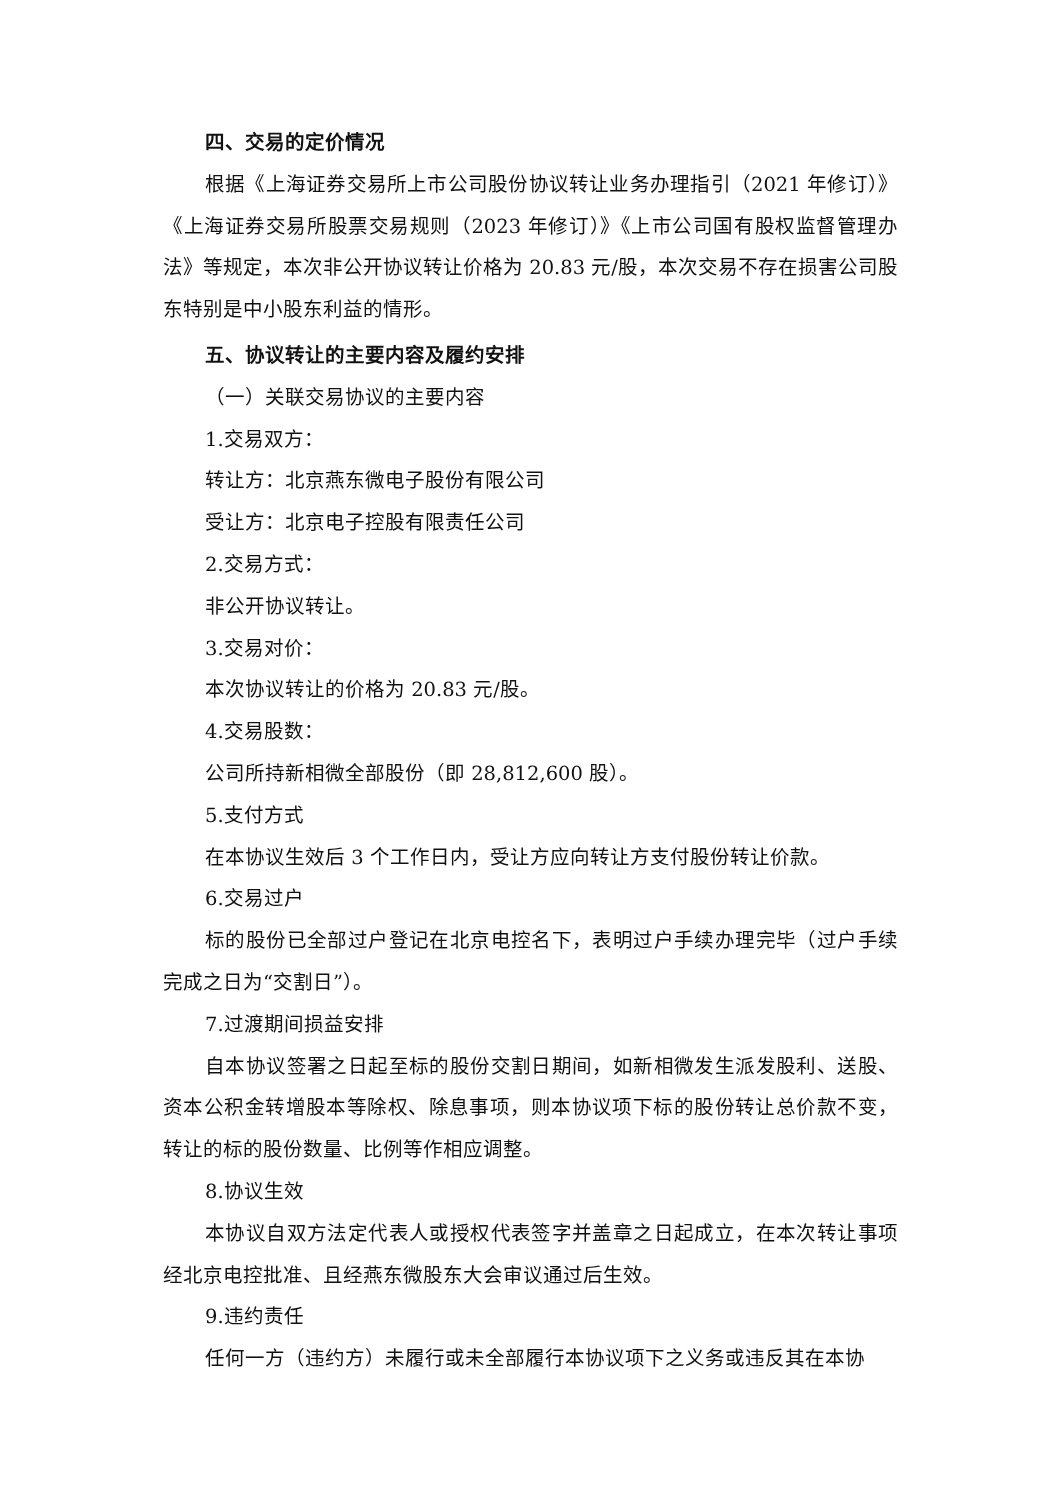四、交易的定价情况
根据《上海证券交易所上市公司股份协议转让业务办理指引（2021 年修订）》《上海证券交易所股票交易规则（2023 年修订）》《上市公司国有股权监督管理办法》等规定，本次非公开协议转让价格为 20.83 元/股，本次交易不存在损害公司股东特别是中小股东利益的情形。
五、协议转让的主要内容及履约安排
（一）关联交易协议的主要内容
1.交易双方：
转让方：北京燕东微电子股份有限公司
受让方：北京电子控股有限责任公司
2.交易方式：
非公开协议转让。
3.交易对价：
本次协议转让的价格为 20.83 元/股。
4.交易股数：
公司所持新相微全部股份（即 28,812,600 股）。
5.支付方式
在本协议生效后 3 个工作日内，受让方应向转让方支付股份转让价款。
6.交易过户
标的股份已全部过户登记在北京电控名下，表明过户手续办理完毕（过户手续完成之日为“交割日”）。
7.过渡期间损益安排
自本协议签署之日起至标的股份交割日期间，如新相微发生派发股利、送股、资本公积金转增股本等除权、除息事项，则本协议项下标的股份转让总价款不变，转让的标的股份数量、比例等作相应调整。
8.协议生效
本协议自双方法定代表人或授权代表签字并盖章之日起成立，在本次转让事项经北京电控批准、且经燕东微股东大会审议通过后生效。
9.违约责任
任何一方（违约方）未履行或未全部履行本协议项下之义务或违反其在本协